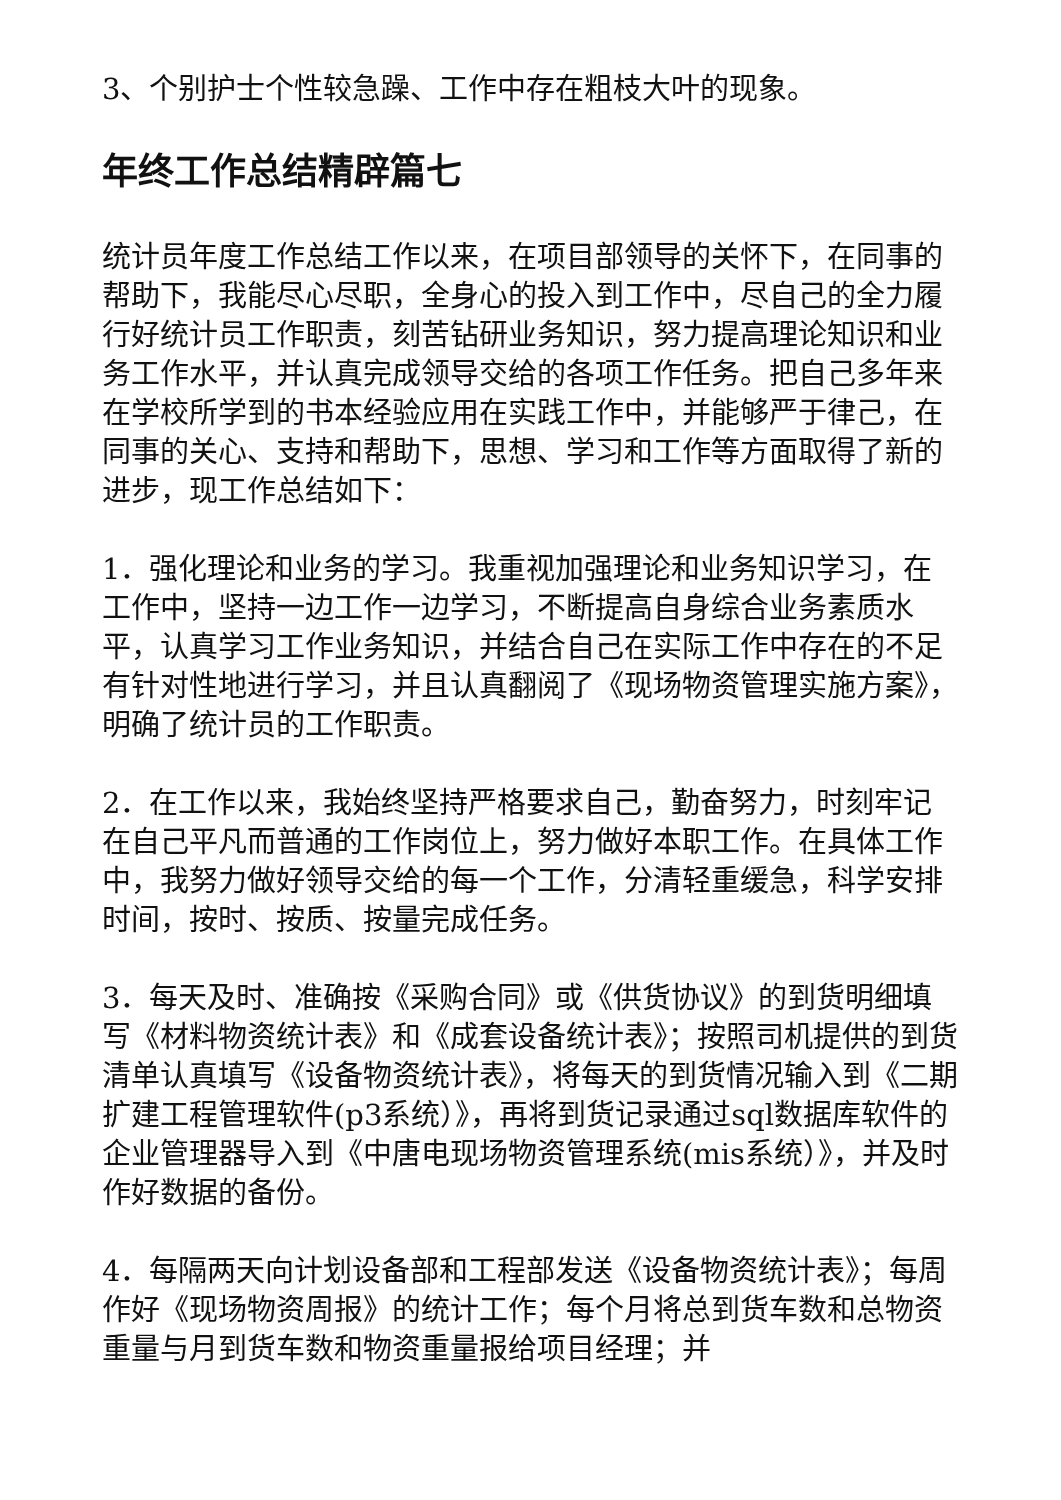3、个别护士个性较急躁、工作中存在粗枝大叶的现象。
年终工作总结精辟篇七
统计员年度工作总结工作以来，在项目部领导的关怀下，在同事的帮助下，我能尽心尽职，全身心的投入到工作中，尽自己的全力履行好统计员工作职责，刻苦钻研业务知识，努力提高理论知识和业务工作水平，并认真完成领导交给的各项工作任务。把自己多年来在学校所学到的书本经验应用在实践工作中，并能够严于律己，在同事的关心、支持和帮助下，思想、学习和工作等方面取得了新的进步，现工作总结如下：
1．强化理论和业务的学习。我重视加强理论和业务知识学习，在工作中，坚持一边工作一边学习，不断提高自身综合业务素质水平，认真学习工作业务知识，并结合自己在实际工作中存在的不足有针对性地进行学习，并且认真翻阅了《现场物资管理实施方案》，明确了统计员的工作职责。
2．在工作以来，我始终坚持严格要求自己，勤奋努力，时刻牢记在自己平凡而普通的工作岗位上，努力做好本职工作。在具体工作中，我努力做好领导交给的每一个工作，分清轻重缓急，科学安排时间，按时、按质、按量完成任务。
3．每天及时、准确按《采购合同》或《供货协议》的到货明细填写《材料物资统计表》和《成套设备统计表》；按照司机提供的到货清单认真填写《设备物资统计表》，将每天的到货情况输入到《二期扩建工程管理软件(p3系统）》，再将到货记录通过sql数据库软件的企业管理器导入到《中唐电现场物资管理系统(mis系统）》，并及时作好数据的备份。
4．每隔两天向计划设备部和工程部发送《设备物资统计表》；每周作好《现场物资周报》的统计工作；每个月将总到货车数和总物资重量与月到货车数和物资重量报给项目经理；并